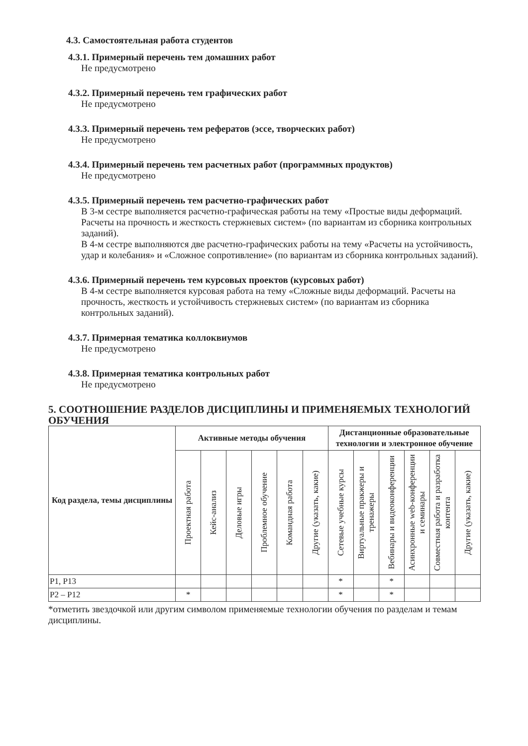4.3. Самостоятельная работа студентов
4.3.1. Примерный перечень тем домашних работ
Не предусмотрено
4.3.2. Примерный перечень тем графических работ
Не предусмотрено
4.3.3. Примерный перечень тем рефератов (эссе, творческих работ)
Не предусмотрено
4.3.4. Примерный перечень тем расчетных работ (программных продуктов)
Не предусмотрено
4.3.5. Примерный перечень тем расчетно-графических работ
В 3-м сестре выполняется расчетно-графическая работы на тему «Простые виды деформаций. Расчеты на прочность и жесткость стержневых систем» (по вариантам из сборника контрольных заданий).
В 4-м сестре выполняются две расчетно-графических работы на тему «Расчеты на устойчивость, удар и колебания» и «Сложное сопротивление» (по вариантам из сборника контрольных заданий).
4.3.6. Примерный перечень тем курсовых проектов (курсовых работ)
В 4-м сестре выполняется курсовая работа на тему «Сложные виды деформаций. Расчеты на прочность, жесткость и устойчивость стержневых систем» (по вариантам из сборника контрольных заданий).
4.3.7. Примерная тематика коллоквиумов
Не предусмотрено
4.3.8. Примерная тематика контрольных работ
Не предусмотрено
5. СООТНОШЕНИЕ РАЗДЕЛОВ ДИСЦИПЛИНЫ И ПРИМЕНЯЕМЫХ ТЕХНОЛОГИЙ ОБУЧЕНИЯ
| Код раздела, темы дисциплины | Активные методы обучения | | | | | | Дистанционные образовательные технологии и электронное обучение | | | | | |
| --- | --- | --- | --- | --- | --- | --- | --- | --- | --- | --- | --- | --- |
| | Проектная работа | Кейс-анализ | Деловые игры | Проблемное обучение | Командная работа | Другие (указать, какие) | Сетевые учебные курсы | Виртуальные пракжеры и тренажеры | Вебинары и видеоконференции | Асинхронные web-конференции и семинары | Совместная работа и разработка контента | Другие (указать, какие) |
| Р1, Р13 | | | | | | | * | | * | | | |
| Р2 – Р12 | * | | | | | | * | | * | | | |
*отметить звездочкой или другим символом применяемые технологии обучения по разделам и темам дисциплины.